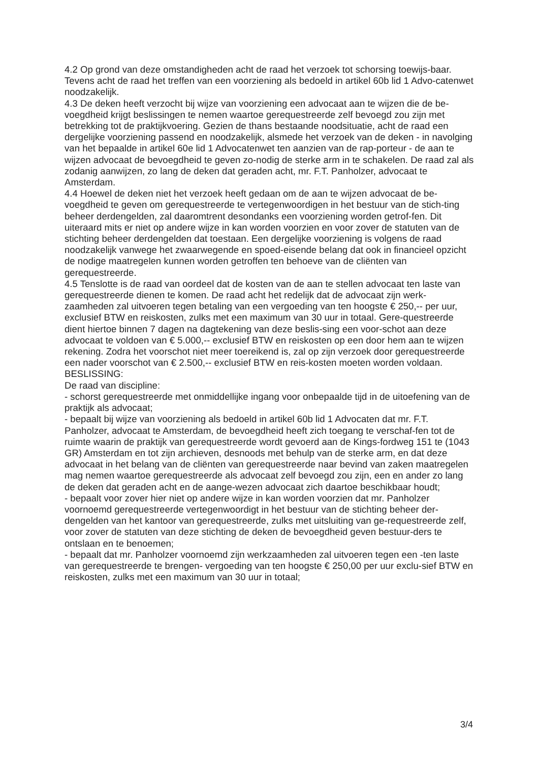4.2 Op grond van deze omstandigheden acht de raad het verzoek tot schorsing toewijs-baar. Tevens acht de raad het treffen van een voorziening als bedoeld in artikel 60b lid 1 Advo-catenwet noodzakelijk.
4.3 De deken heeft verzocht bij wijze van voorziening een advocaat aan te wijzen die de be-voegdheid krijgt beslissingen te nemen waartoe gerequestreerde zelf bevoegd zou zijn met betrekking tot de praktijkvoering. Gezien de thans bestaande noodsituatie, acht de raad een dergelijke voorziening passend en noodzakelijk, alsmede het verzoek van de deken - in navolging van het bepaalde in artikel 60e lid 1 Advocatenwet ten aanzien van de rap-porteur - de aan te wijzen advocaat de bevoegdheid te geven zo-nodig de sterke arm in te schakelen. De raad zal als zodanig aanwijzen, zo lang de deken dat geraden acht, mr. F.T. Panholzer, advocaat te Amsterdam.
4.4 Hoewel de deken niet het verzoek heeft gedaan om de aan te wijzen advocaat de be-voegdheid te geven om gerequestreerde te vertegenwoordigen in het bestuur van de stich-ting beheer derdengelden, zal daaromtrent desondanks een voorziening worden getrof-fen. Dit uiteraard mits er niet op andere wijze in kan worden voorzien en voor zover de statuten van de stichting beheer derdengelden dat toestaan. Een dergelijke voorziening is volgens de raad noodzakelijk vanwege het zwaarwegende en spoed-eisende belang dat ook in financieel opzicht de nodige maatregelen kunnen worden getroffen ten behoeve van de cliënten van gerequestreerde.
4.5 Tenslotte is de raad van oordeel dat de kosten van de aan te stellen advocaat ten laste van gerequestreerde dienen te komen. De raad acht het redelijk dat de advocaat zijn werk-zaamheden zal uitvoeren tegen betaling van een vergoeding van ten hoogste € 250,-- per uur, exclusief BTW en reiskosten, zulks met een maximum van 30 uur in totaal. Gere-questreerde dient hiertoe binnen 7 dagen na dagtekening van deze beslis-sing een voor-schot aan deze advocaat te voldoen van € 5.000,-- exclusief BTW en reiskosten op een door hem aan te wijzen rekening. Zodra het voorschot niet meer toereikend is, zal op zijn verzoek door gerequestreerde een nader voorschot van € 2.500,-- exclusief BTW en reis-kosten moeten worden voldaan.
BESLISSING:
De raad van discipline:
- schorst gerequestreerde met onmiddellijke ingang voor onbepaalde tijd in de uitoefening van de praktijk als advocaat;
- bepaalt bij wijze van voorziening als bedoeld in artikel 60b lid 1 Advocaten dat mr. F.T. Panholzer, advocaat te Amsterdam, de bevoegdheid heeft zich toegang te verschaf-fen tot de ruimte waarin de praktijk van gerequestreerde wordt gevoerd aan de Kings-fordweg 151 te (1043 GR) Amsterdam en tot zijn archieven, desnoods met behulp van de sterke arm, en dat deze advocaat in het belang van de cliënten van gerequestreerde naar bevind van zaken maatregelen mag nemen waartoe gerequestreerde als advocaat zelf bevoegd zou zijn, een en ander zo lang de deken dat geraden acht en de aange-wezen advocaat zich daartoe beschikbaar houdt;
- bepaalt voor zover hier niet op andere wijze in kan worden voorzien dat mr. Panholzer voornoemd gerequestreerde vertegenwoordigt in het bestuur van de stichting beheer der-dengelden van het kantoor van gerequestreerde, zulks met uitsluiting van ge-requestreerde zelf, voor zover de statuten van deze stichting de deken de bevoegdheid geven bestuur-ders te ontslaan en te benoemen;
- bepaalt dat mr. Panholzer voornoemd zijn werkzaamheden zal uitvoeren tegen een -ten laste van gerequestreerde te brengen- vergoeding van ten hoogste € 250,00 per uur exclu-sief BTW en reiskosten, zulks met een maximum van 30 uur in totaal;
3/4